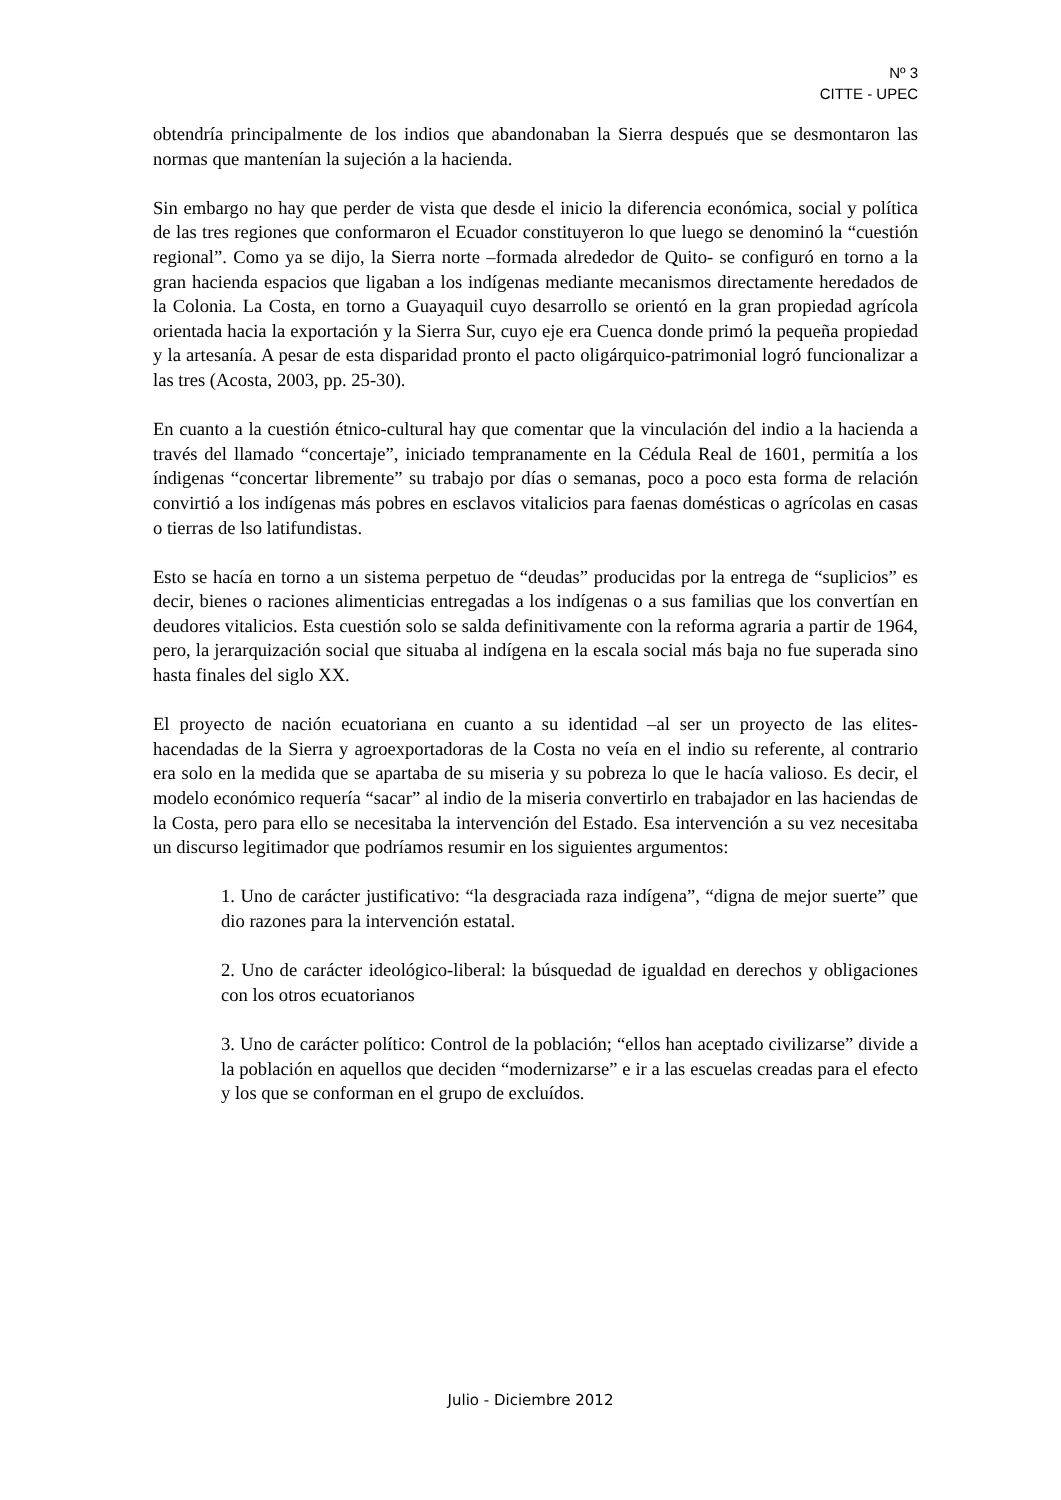Nº 3
CITTE - UPEC
obtendría principalmente de los indios que abandonaban la Sierra después que se desmontaron las normas que mantenían la sujeción a la hacienda.
Sin embargo no hay que perder de vista que desde el inicio la diferencia económica, social y política de las tres regiones que conformaron el Ecuador constituyeron lo que luego se denominó la “cuestión regional”. Como ya se dijo, la Sierra norte –formada alrededor de Quito- se configuró en torno a la gran hacienda espacios que ligaban a los indígenas mediante mecanismos directamente heredados de la Colonia. La Costa, en torno a Guayaquil cuyo desarrollo se orientó en la gran propiedad agrícola orientada hacia la exportación y la Sierra Sur, cuyo eje era Cuenca donde primó la pequeña propiedad y la artesanía. A pesar de esta disparidad pronto el pacto oligárquico-patrimonial logró funcionalizar a las tres (Acosta, 2003, pp. 25-30).
En cuanto a la cuestión étnico-cultural hay que comentar que la vinculación del indio a la hacienda a través del llamado “concertaje”, iniciado tempranamente en la Cédula Real de 1601, permitía a los índigenas “concertar libremente” su trabajo por días o semanas, poco a poco esta forma de relación convirtió a los indígenas más pobres en esclavos vitalicios para faenas domésticas o agrícolas en casas o tierras de lso latifundistas.
Esto se hacía en torno a un sistema perpetuo de “deudas” producidas por la entrega de “suplicios” es decir, bienes o raciones alimenticias entregadas a los indígenas o a sus familias que los convertían en deudores vitalicios. Esta cuestión solo se salda definitivamente con la reforma agraria a partir de 1964, pero, la jerarquización social que situaba al indígena en la escala social más baja no fue superada sino hasta finales del siglo XX.
El proyecto de nación ecuatoriana en cuanto a su identidad –al ser un proyecto de las elites- hacendadas de la Sierra y agroexportadoras de la Costa no veía en el indio su referente, al contrario era solo en la medida que se apartaba de su miseria y su pobreza lo que le hacía valioso. Es decir, el modelo económico requería “sacar” al indio de la miseria convertirlo en trabajador en las haciendas de la Costa, pero para ello se necesitaba la intervención del Estado. Esa intervención a su vez necesitaba un discurso legitimador que podríamos resumir en los siguientes argumentos:
1. Uno de carácter justificativo: “la desgraciada raza indígena”, “digna de mejor suerte” que dio razones para la intervención estatal.
2. Uno de carácter ideológico-liberal: la búsquedad de igualdad en derechos y obligaciones con los otros ecuatorianos
3. Uno de carácter político: Control de la población; “ellos han aceptado civilizarse” divide a la población en aquellos que deciden “modernizarse” e ir a las escuelas creadas para el efecto y los que se conforman en el grupo de excluídos.
Julio - Diciembre 2012